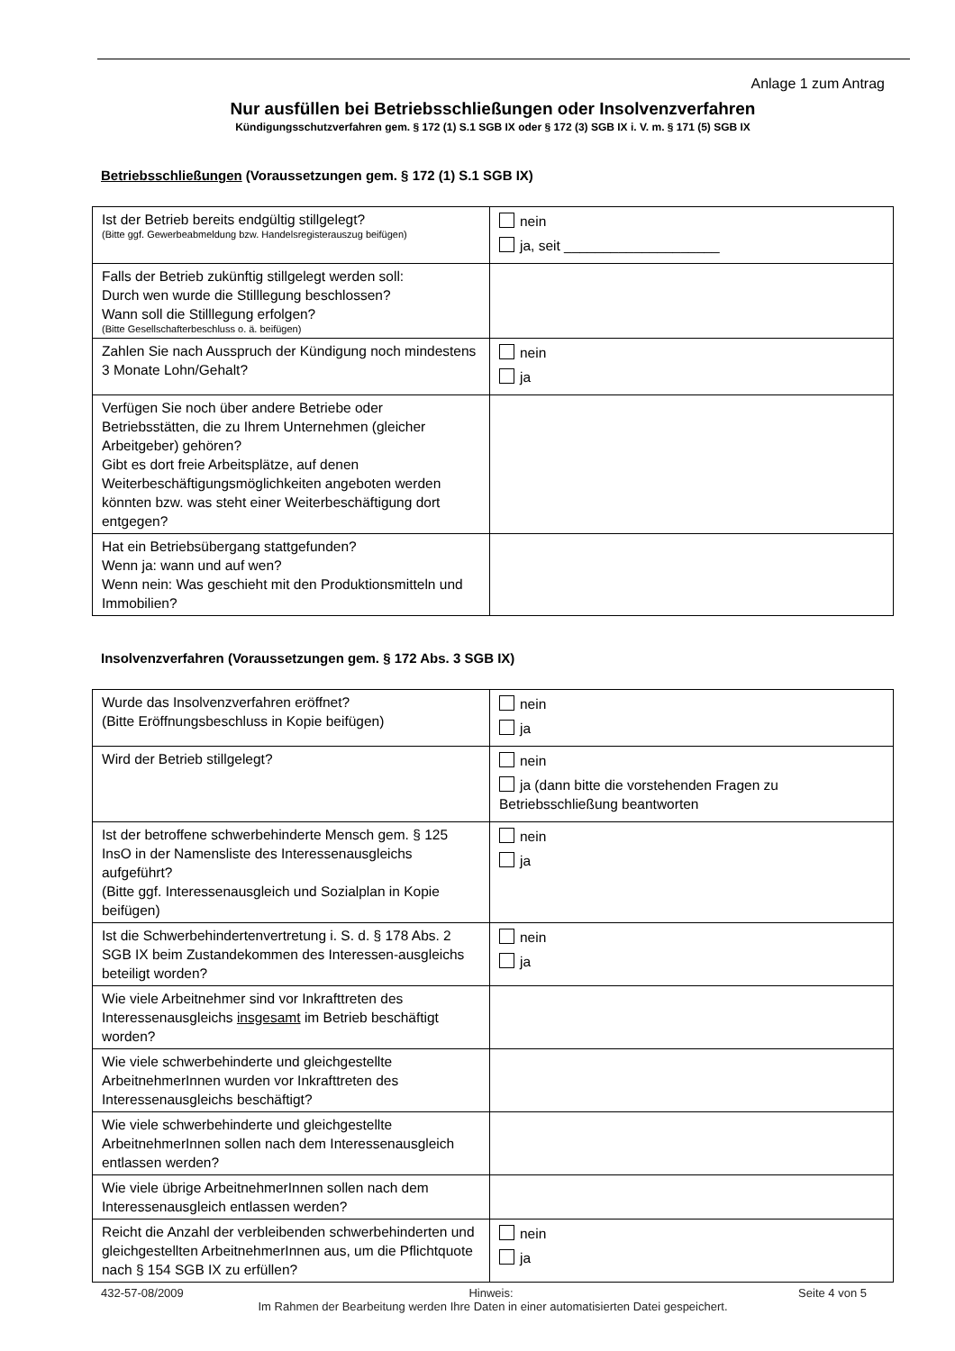Anlage 1 zum Antrag
Nur ausfüllen bei Betriebsschließungen oder Insolvenzverfahren
Kündigungsschutzverfahren gem. § 172 (1) S.1 SGB IX oder § 172 (3) SGB IX i. V. m. § 171 (5) SGB IX
Betriebsschließungen (Voraussetzungen gem. § 172 (1) S.1 SGB IX)
| Ist der Betrieb bereits endgültig stillgelegt? (Bitte ggf. Gewerbeabmeldung bzw. Handelsregisterauszug beifügen) | nein ja, seit ____________________ |
| Falls der Betrieb zukünftig stillgelegt werden soll: Durch wen wurde die Stilllegung beschlossen? Wann soll die Stilllegung erfolgen? (Bitte Gesellschafterbeschluss o. ä. beifügen) | |
| Zahlen Sie nach Ausspruch der Kündigung noch mindestens 3 Monate Lohn/Gehalt? | nein ja |
| Verfügen Sie noch über andere Betriebe oder Betriebsstätten, die zu Ihrem Unternehmen (gleicher Arbeitgeber) gehören? Gibt es dort freie Arbeitsplätze, auf denen Weiterbeschäftigungsmöglichkeiten angeboten werden könnten bzw. was steht einer Weiterbeschäftigung dort entgegen? | |
| Hat ein Betriebsübergang stattgefunden? Wenn ja: wann und auf wen? Wenn nein: Was geschieht mit den Produktionsmitteln und Immobilien? | |
Insolvenzverfahren (Voraussetzungen gem. § 172 Abs. 3 SGB IX)
| Wurde das Insolvenzverfahren eröffnet? (Bitte Eröffnungsbeschluss in Kopie beifügen) | nein ja |
| Wird der Betrieb stillgelegt? | nein ja (dann bitte die vorstehenden Fragen zu Betriebsschließung beantworten |
| Ist der betroffene schwerbehinderte Mensch gem. § 125 InsO in der Namensliste des Interessenausgleichs aufgeführt? (Bitte ggf. Interessenausgleich und Sozialplan in Kopie beifügen) | nein ja |
| Ist die Schwerbehindertenvertretung i. S. d. § 178 Abs. 2 SGB IX beim Zustandekommen des Interessen-ausgleichs beteiligt worden? | nein ja |
| Wie viele Arbeitnehmer sind vor Inkrafttreten des Interessenausgleichs insgesamt im Betrieb beschäftigt worden? | |
| Wie viele schwerbehinderte und gleichgestellte ArbeitnehmerInnen wurden vor Inkrafttreten des Interessenausgleichs beschäftigt? | |
| Wie viele schwerbehinderte und gleichgestellte ArbeitnehmerInnen sollen nach dem Interessenausgleich entlassen werden? | |
| Wie viele übrige ArbeitnehmerInnen sollen nach dem Interessenausgleich entlassen werden? | |
| Reicht die Anzahl der verbleibenden schwerbehinderten und gleichgestellten ArbeitnehmerInnen aus, um die Pflichtquote nach § 154 SGB IX zu erfüllen? | nein ja |
432-57-08/2009 Hinweis: Seite 4 von 5
Im Rahmen der Bearbeitung werden Ihre Daten in einer automatisierten Datei gespeichert.